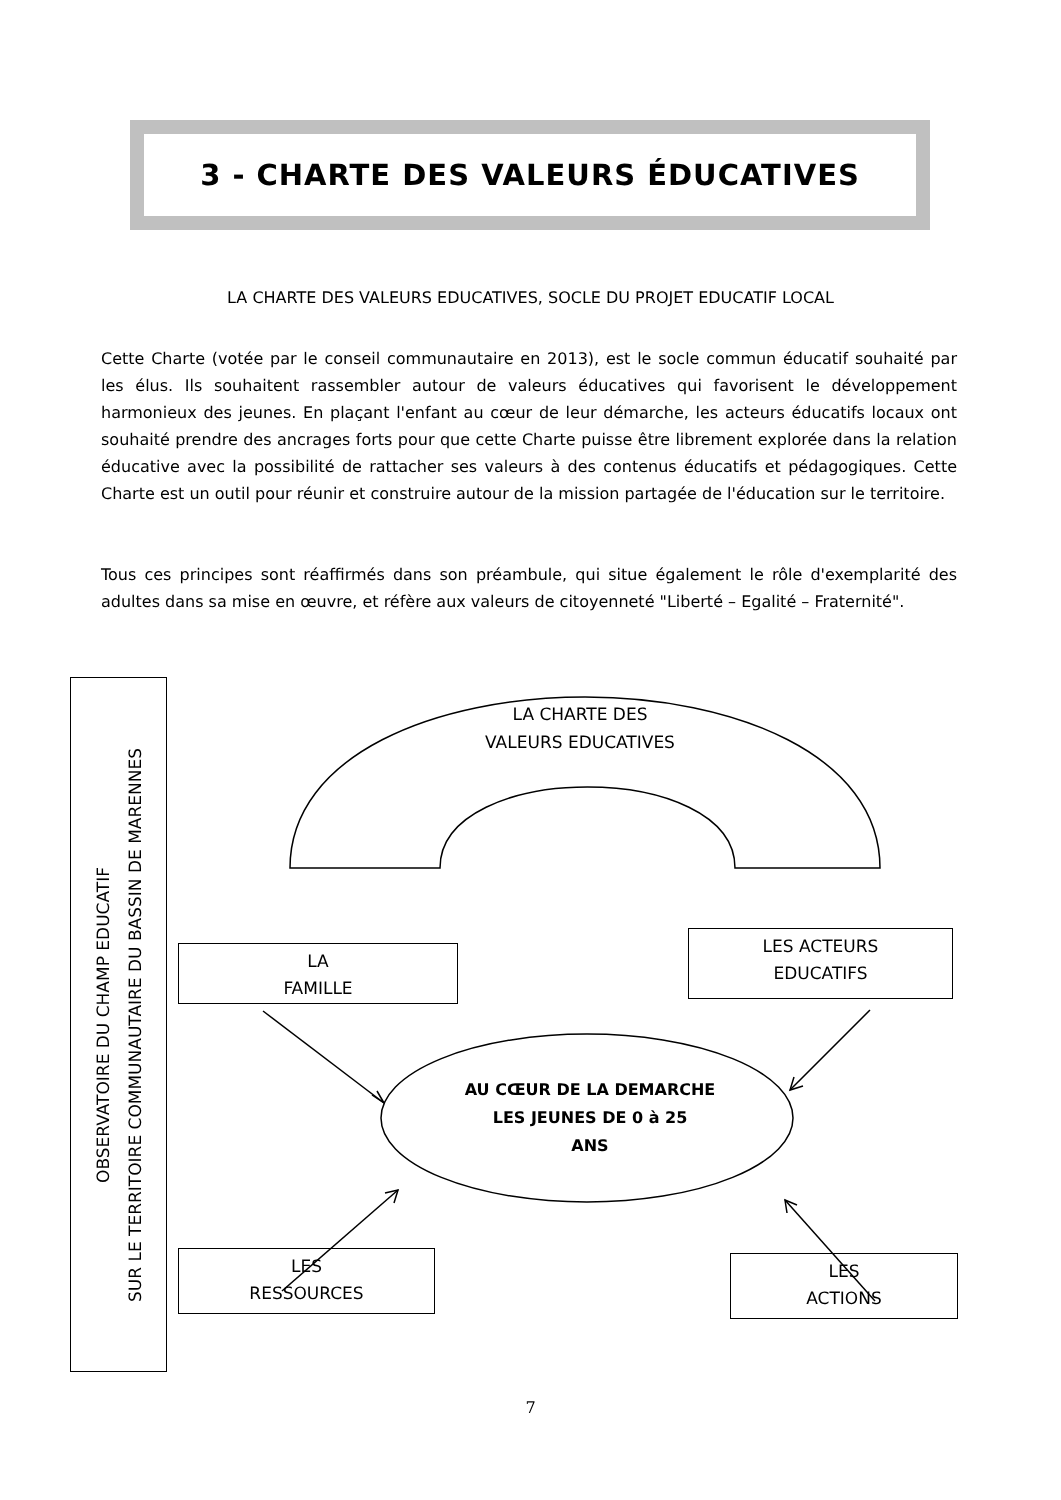3 - CHARTE DES VALEURS ÉDUCATIVES
LA CHARTE DES VALEURS EDUCATIVES, SOCLE DU PROJET EDUCATIF LOCAL
Cette Charte (votée par le conseil communautaire en 2013), est le socle commun éducatif souhaité par les élus. Ils souhaitent rassembler autour de valeurs éducatives qui favorisent le développement harmonieux des jeunes. En plaçant l'enfant au cœur de leur démarche, les acteurs éducatifs locaux ont souhaité prendre des ancrages forts pour que cette Charte puisse être librement explorée dans la relation éducative avec la possibilité de rattacher ses valeurs à des contenus éducatifs et pédagogiques. Cette Charte est un outil pour réunir et construire autour de la mission partagée de l'éducation sur le territoire.
Tous ces principes sont réaffirmés dans son préambule, qui situe également le rôle d'exemplarité des adultes dans sa mise en œuvre, et réfère aux valeurs de citoyenneté "Liberté – Egalité – Fraternité".
LA CHARTE DES
VALEURS EDUCATIVES
LA
FAMILLE
LES ACTEURS
EDUCATIFS
LES
RESSOURCES
LES
ACTIONS
AU CŒUR DE LA DEMARCHE
LES JEUNES DE 0 à 25
ANS
OBSERVATOIRE DU CHAMP EDUCATIF
SUR LE TERRITOIRE COMMUNAUTAIRE DU BASSIN DE MARENNES
7